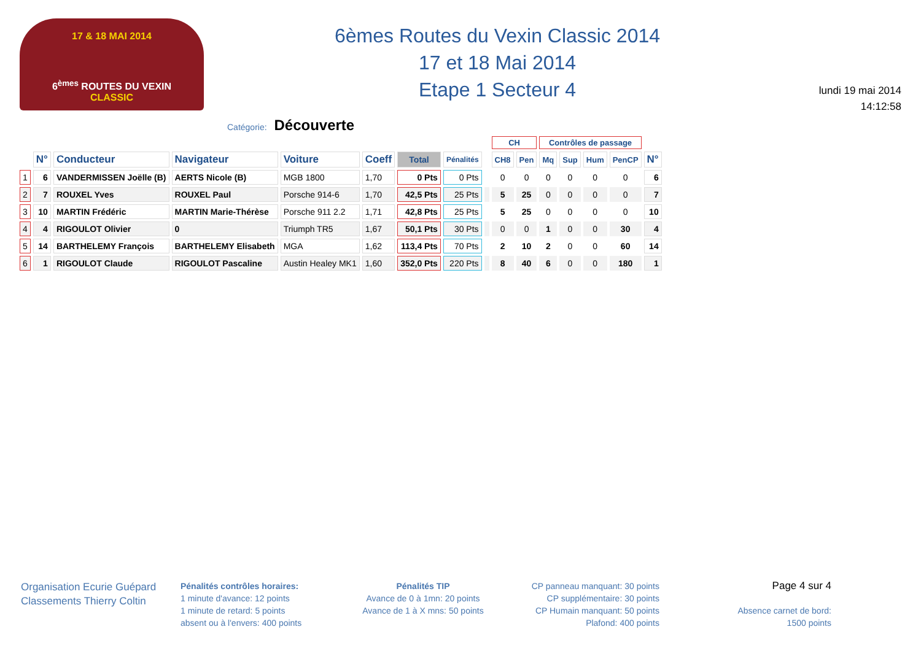17 & 18 MAI 2014
6<sup>èmes</sup> ROUTES DU VEXIN
CLASSIC
6èmes Routes du Vexin Classic 2014
17 et 18 Mai 2014
Etape 1 Secteur 4
lundi 19 mai 2014
14:12:58
Catégorie: Découverte
| | | | | | | | | | CH | | Contrôles de passage | | | | |
| --- | --- | --- | --- | --- | --- | --- | --- | --- | --- | --- | --- | --- | --- | --- | --- |
| | N° | Conducteur | Navigateur | Voiture | Coeff | Total | Pénalités | | CH8 | Pen | Mq | Sup | Hum | PenCP | N° |
| 1 | 6 | VANDERMISSEN Joëlle (B) | AERTS Nicole (B) | MGB 1800 | 1,70 | 0 Pts | 0 Pts | | 0 | 0 | 0 | 0 | 0 | 0 | 6 |
| 2 | 7 | ROUXEL Yves | ROUXEL Paul | Porsche 914-6 | 1,70 | 42,5 Pts | 25 Pts | | 5 | 25 | 0 | 0 | 0 | 0 | 7 |
| 3 | 10 | MARTIN Frédéric | MARTIN Marie-Thérèse | Porsche 911 2.2 | 1,71 | 42,8 Pts | 25 Pts | | 5 | 25 | 0 | 0 | 0 | 0 | 10 |
| 4 | 4 | RIGOULOT Olivier | 0 | Triumph TR5 | 1,67 | 50,1 Pts | 30 Pts | | 0 | 0 | 1 | 0 | 0 | 30 | 4 |
| 5 | 14 | BARTHELEMY François | BARTHELEMY Elisabeth | MGA | 1,62 | 113,4 Pts | 70 Pts | | 2 | 10 | 2 | 0 | 0 | 60 | 14 |
| 6 | 1 | RIGOULOT Claude | RIGOULOT Pascaline | Austin Healey MK1 | 1,60 | 352,0 Pts | 220 Pts | | 8 | 40 | 6 | 0 | 0 | 180 | 1 |
Organisation Ecurie Guépard
Classements Thierry Coltin
Pénalités contrôles horaires:
1 minute d'avance: 12 points
1 minute de retard: 5 points
absent ou à l'envers: 400 points
Pénalités TIP
Avance de 0 à 1mn: 20 points
Avance de 1 à X mns: 50 points
CP panneau manquant: 30 points
CP supplémentaire: 30 points
CP Humain manquant: 50 points
Plafond: 400 points
Page 4 sur 4
Absence carnet de bord:
1500 points